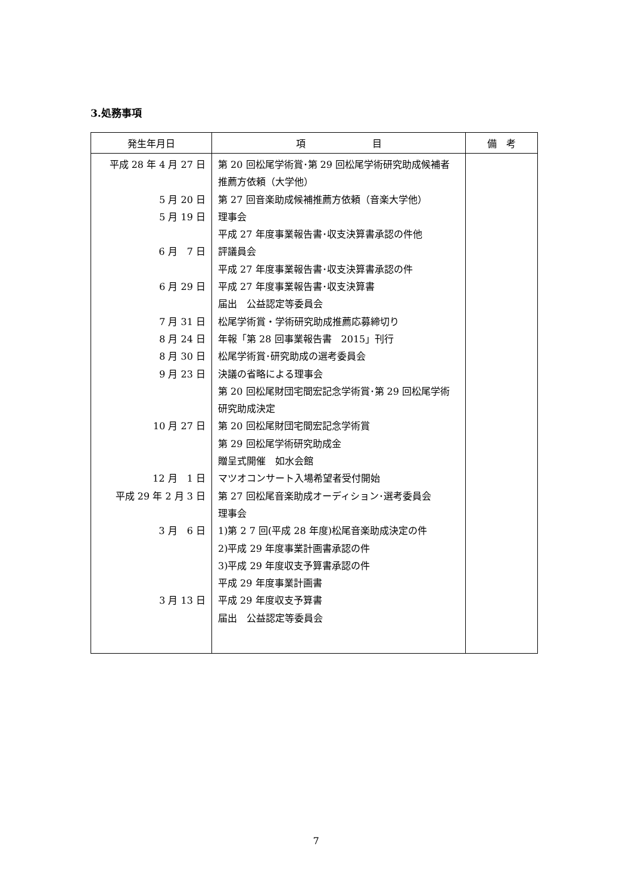3.処務事項
| 発生年月日 | 項 目 | 備 考 |
| --- | --- | --- |
| 平成 28 年 4 月 27 日 5 月 20 日 5 月 19 日 6 月 7 日 6 月 29 日 7 月 31 日 8 月 24 日 8 月 30 日 9 月 23 日 10 月 27 日 12 月 1 日 平成 29 年 2 月 3 日 3 月 6 日 3 月 13 日 | 第 20 回松尾学術賞･第 29 回松尾学術研究助成候補者推薦方依頼（大学他） 第 27 回音楽助成候補推薦方依頼（音楽大学他） 理事会 平成 27 年度事業報告書･収支決算書承認の件他 評議員会 平成 27 年度事業報告書･収支決算書承認の件 平成 27 年度事業報告書･収支決算書 届出 公益認定等委員会 松尾学術賞・学術研究助成推薦応募締切り 年報「第 28 回事業報告書 2015」刊行 松尾学術賞･研究助成の選考委員会 決議の省略による理事会 第 20 回松尾財団宅間宏記念学術賞･第 29 回松尾学術研究助成決定 第 20 回松尾財団宅間宏記念学術賞 第 29 回松尾学術研究助成金 贈呈式開催 如水会館 マツオコンサート入場希望者受付開始 第 27 回松尾音楽助成オーディション･選考委員会 理事会 1)第 2 7 回(平成 28 年度)松尾音楽助成決定の件 2)平成 29 年度事業計画書承認の件 3)平成 29 年度収支予算書承認の件 平成 29 年度事業計画書 平成 29 年度収支予算書 届出 公益認定等委員会 | |
7